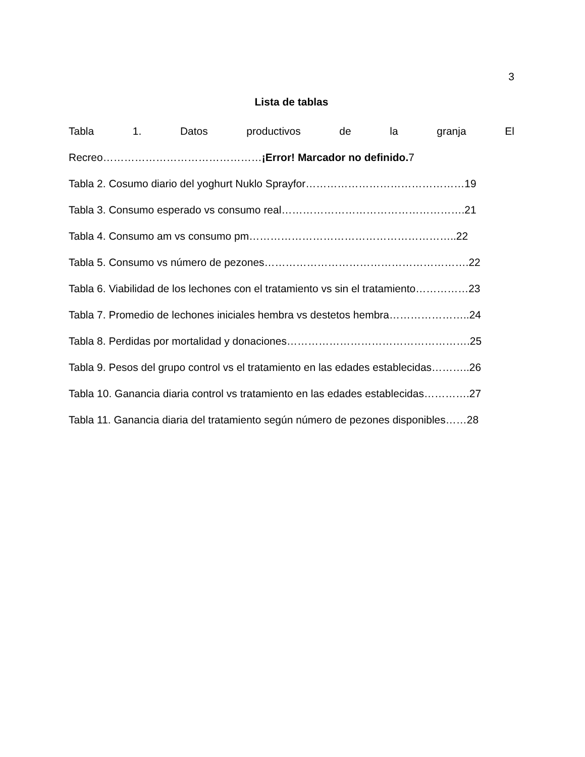3
Lista de tablas
Tabla 1. Datos productivos de la granja El
Recreo………………………………………¡Error! Marcador no definido. 7
Tabla 2. Cosumo diario del yoghurt Nuklo Sprayfor………………………………………19
Tabla 3. Consumo esperado vs consumo real…………………………………………….21
Tabla 4. Consumo am vs consumo pm…………………………………………………..22
Tabla 5. Consumo vs número de pezones………………………………………………….22
Tabla 6. Viabilidad de los lechones con el tratamiento vs sin el tratamiento……………23
Tabla 7. Promedio de lechones iniciales hembra vs destetos hembra…………………..24
Tabla 8. Perdidas por mortalidad y donaciones…………………………………………….25
Tabla 9. Pesos del grupo control vs el tratamiento en las edades establecidas………..26
Tabla 10. Ganancia diaria control vs tratamiento en las edades establecidas………….27
Tabla 11. Ganancia diaria del tratamiento según número de pezones disponibles……28